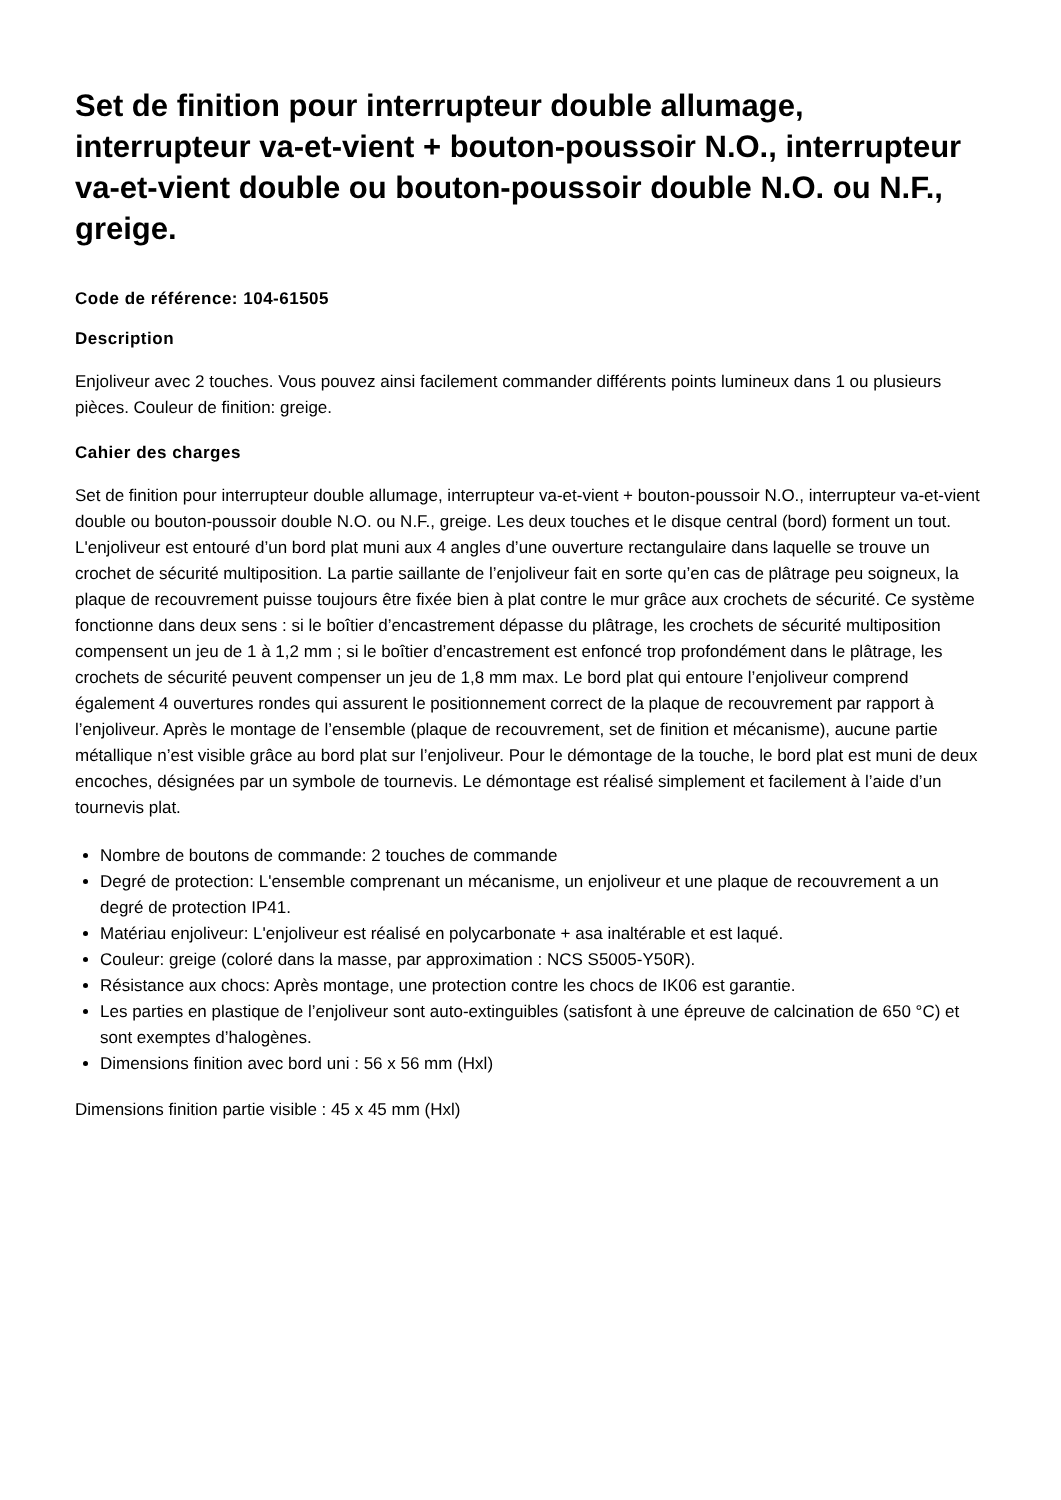Set de finition pour interrupteur double allumage, interrupteur va-et-vient + bouton-poussoir N.O., interrupteur va-et-vient double ou bouton-poussoir double N.O. ou N.F., greige.
Code de référence: 104-61505
Description
Enjoliveur avec 2 touches. Vous pouvez ainsi facilement commander différents points lumineux dans 1 ou plusieurs pièces. Couleur de finition: greige.
Cahier des charges
Set de finition pour interrupteur double allumage, interrupteur va-et-vient + bouton-poussoir N.O., interrupteur va-et-vient double ou bouton-poussoir double N.O. ou N.F., greige. Les deux touches et le disque central (bord) forment un tout. L'enjoliveur est entouré d’un bord plat muni aux 4 angles d’une ouverture rectangulaire dans laquelle se trouve un crochet de sécurité multiposition. La partie saillante de l’enjoliveur fait en sorte qu’en cas de plâtrage peu soigneux, la plaque de recouvrement puisse toujours être fixée bien à plat contre le mur grâce aux crochets de sécurité. Ce système fonctionne dans deux sens : si le boîtier d’encastrement dépasse du plâtrage, les crochets de sécurité multiposition compensent un jeu de 1 à 1,2 mm ; si le boîtier d’encastrement est enfoncé trop profondément dans le plâtrage, les crochets de sécurité peuvent compenser un jeu de 1,8 mm max. Le bord plat qui entoure l’enjoliveur comprend également 4 ouvertures rondes qui assurent le positionnement correct de la plaque de recouvrement par rapport à l’enjoliveur. Après le montage de l’ensemble (plaque de recouvrement, set de finition et mécanisme), aucune partie métallique n’est visible grâce au bord plat sur l’enjoliveur. Pour le démontage de la touche, le bord plat est muni de deux encoches, désignées par un symbole de tournevis. Le démontage est réalisé simplement et facilement à l’aide d’un tournevis plat.
Nombre de boutons de commande: 2 touches de commande
Degré de protection: L'ensemble comprenant un mécanisme, un enjoliveur et une plaque de recouvrement a un degré de protection IP41.
Matériau enjoliveur: L'enjoliveur est réalisé en polycarbonate + asa inaltérable et est laqué.
Couleur: greige (coloré dans la masse, par approximation : NCS S5005-Y50R).
Résistance aux chocs: Après montage, une protection contre les chocs de IK06 est garantie.
Les parties en plastique de l’enjoliveur sont auto-extinguibles (satisfont à une épreuve de calcination de 650 °C) et sont exemptes d’halogènes.
Dimensions finition avec bord uni : 56 x 56 mm (Hxl)
Dimensions finition partie visible : 45 x 45 mm (Hxl)